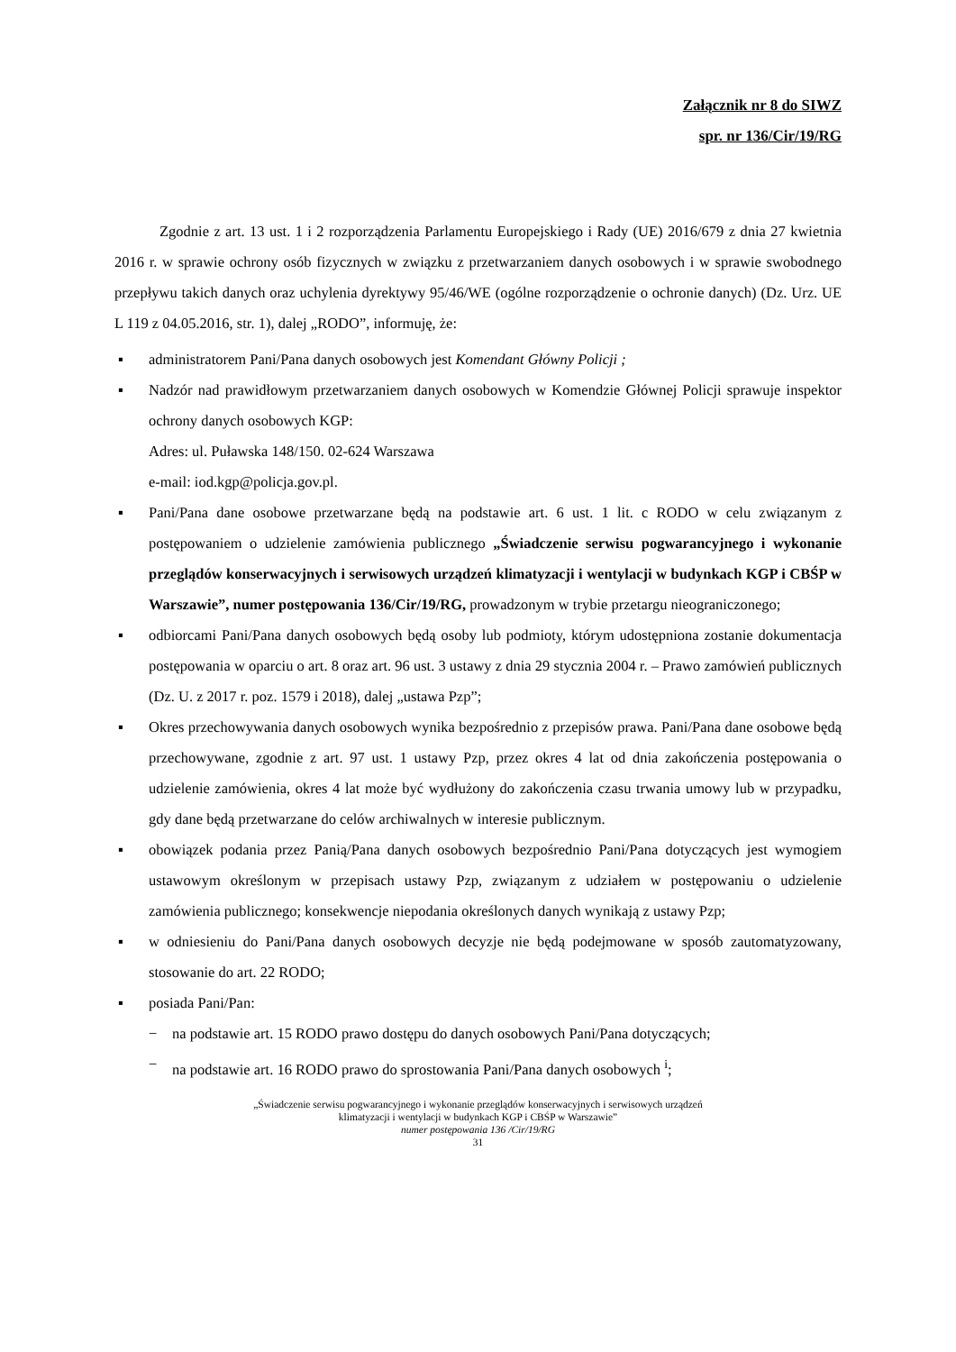Załącznik nr 8 do SIWZ
spr. nr 136/Cir/19/RG
Zgodnie z art. 13 ust. 1 i 2 rozporządzenia Parlamentu Europejskiego i Rady (UE) 2016/679 z dnia 27 kwietnia 2016 r. w sprawie ochrony osób fizycznych w związku z przetwarzaniem danych osobowych i w sprawie swobodnego przepływu takich danych oraz uchylenia dyrektywy 95/46/WE (ogólne rozporządzenie o ochronie danych) (Dz. Urz. UE L 119 z 04.05.2016, str. 1), dalej „RODO”, informuję, że:
▪ administratorem Pani/Pana danych osobowych jest Komendant Główny Policji ;
▪ Nadzór nad prawidłowym przetwarzaniem danych osobowych w Komendzie Głównej Policji sprawuje inspektor ochrony danych osobowych KGP:
Adres: ul. Puławska 148/150. 02-624 Warszawa
e-mail: iod.kgp@policja.gov.pl.
▪ Pani/Pana dane osobowe przetwarzane będą na podstawie art. 6 ust. 1 lit. c RODO w celu związanym z postępowaniem o udzielenie zamówienia publicznego „Świadczenie serwisu pogwarancyjnego i wykonanie przeglądów konserwacyjnych i serwisowych urządzeń klimatyzacji i wentylacji w budynkach KGP i CBŚP w Warszawie”, numer postępowania 136/Cir/19/RG, prowadzonym w trybie przetargu nieograniczonego;
▪ odbiorcami Pani/Pana danych osobowych będą osoby lub podmioty, którym udostępniona zostanie dokumentacja postępowania w oparciu o art. 8 oraz art. 96 ust. 3 ustawy z dnia 29 stycznia 2004 r. – Prawo zamówień publicznych (Dz. U. z 2017 r. poz. 1579 i 2018), dalej „ustawa Pzp”;
▪ Okres przechowywania danych osobowych wynika bezpośrednio z przepisów prawa. Pani/Pana dane osobowe będą przechowywane, zgodnie z art. 97 ust. 1 ustawy Pzp, przez okres 4 lat od dnia zakończenia postępowania o udzielenie zamówienia, okres 4 lat może być wydłużony do zakończenia czasu trwania umowy lub w przypadku, gdy dane będą przetwarzane do celów archiwalnych w interesie publicznym.
▪ obowiązek podania przez Panią/Pana danych osobowych bezpośrednio Pani/Pana dotyczących jest wymogiem ustawowym określonym w przepisach ustawy Pzp, związanym z udziałem w postępowaniu o udzielenie zamówienia publicznego; konsekwencje niepodania określonych danych wynikają z ustawy Pzp;
▪ w odniesieniu do Pani/Pana danych osobowych decyzje nie będą podejmowane w sposób zautomatyzowany, stosowanie do art. 22 RODO;
▪ posiada Pani/Pan:
− na podstawie art. 15 RODO prawo dostępu do danych osobowych Pani/Pana dotyczących;
− na podstawie art. 16 RODO prawo do sprostowania Pani/Pana danych osobowych <sup>i</sup>;
„Świadczenie serwisu pogwarancyjnego i wykonanie przeglądów konserwacyjnych i serwisowych urządzeń
klimatyzacji i wentylacji w budynkach KGP i CBŚP w Warszawie”
numer postępowania 136 /Cir/19/RG
31